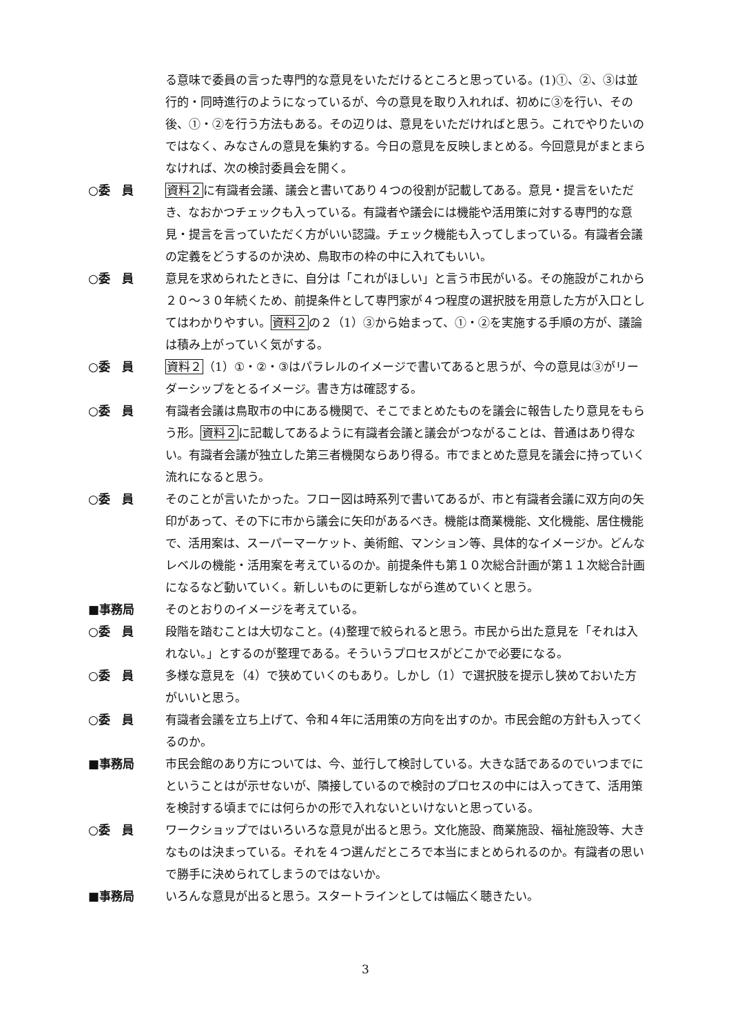る意味で委員の言った専門的な意見をいただけるところと思っている。(1)①、②、③は並行的・同時進行のようになっているが、今の意見を取り入れれば、初めに③を行い、その後、①・②を行う方法もある。その辺りは、意見をいただければと思う。これでやりたいのではなく、みなさんの意見を集約する。今日の意見を反映しまとめる。今回意見がまとまらなければ、次の検討委員会を開く。
○委　員 資料２に有識者会議、議会と書いてあり４つの役割が記載してある。意見・提言をいただき、なおかつチェックも入っている。有識者や議会には機能や活用策に対する専門的な意見・提言を言っていただく方がいい認識。チェック機能も入ってしまっている。有識者会議の定義をどうするのか決め、鳥取市の枠の中に入れてもいい。
○委　員 意見を求められたときに、自分は「これがほしい」と言う市民がいる。その施設がこれから２０～３０年続くため、前提条件として専門家が４つ程度の選択肢を用意した方が入口としてはわかりやすい。資料２の２（1）③から始まって、①・②を実施する手順の方が、議論は積み上がっていく気がする。
○委　員 資料２（1）①・②・③はパラレルのイメージで書いてあると思うが、今の意見は③がリーダーシップをとるイメージ。書き方は確認する。
○委　員 有識者会議は鳥取市の中にある機関で、そこでまとめたものを議会に報告したり意見をもらう形。資料２に記載してあるように有識者会議と議会がつながることは、普通はあり得ない。有識者会議が独立した第三者機関ならあり得る。市でまとめた意見を議会に持っていく流れになると思う。
○委　員 そのことが言いたかった。フロー図は時系列で書いてあるが、市と有識者会議に双方向の矢印があって、その下に市から議会に矢印があるべき。機能は商業機能、文化機能、居住機能で、活用案は、スーパーマーケット、美術館、マンション等、具体的なイメージか。どんなレベルの機能・活用案を考えているのか。前提条件も第１０次総合計画が第１１次総合計画になるなど動いていく。新しいものに更新しながら進めていくと思う。
■事務局 そのとおりのイメージを考えている。
○委　員 段階を踏むことは大切なこと。(4)整理で絞られると思う。市民から出た意見を「それは入れない。」とするのが整理である。そういうプロセスがどこかで必要になる。
○委　員 多様な意見を（4）で狭めていくのもあり。しかし（1）で選択肢を提示し狭めておいた方がいいと思う。
○委　員 有識者会議を立ち上げて、令和４年に活用策の方向を出すのか。市民会館の方針も入ってくるのか。
■事務局 市民会館のあり方については、今、並行して検討している。大きな話であるのでいつまでにということはが示せないが、隣接しているので検討のプロセスの中には入ってきて、活用策を検討する頃までには何らかの形で入れないといけないと思っている。
○委　員 ワークショップではいろいろな意見が出ると思う。文化施設、商業施設、福祉施設等、大きなものは決まっている。それを４つ選んだところで本当にまとめられるのか。有識者の思いで勝手に決められてしまうのではないか。
■事務局 いろんな意見が出ると思う。スタートラインとしては幅広く聴きたい。
3